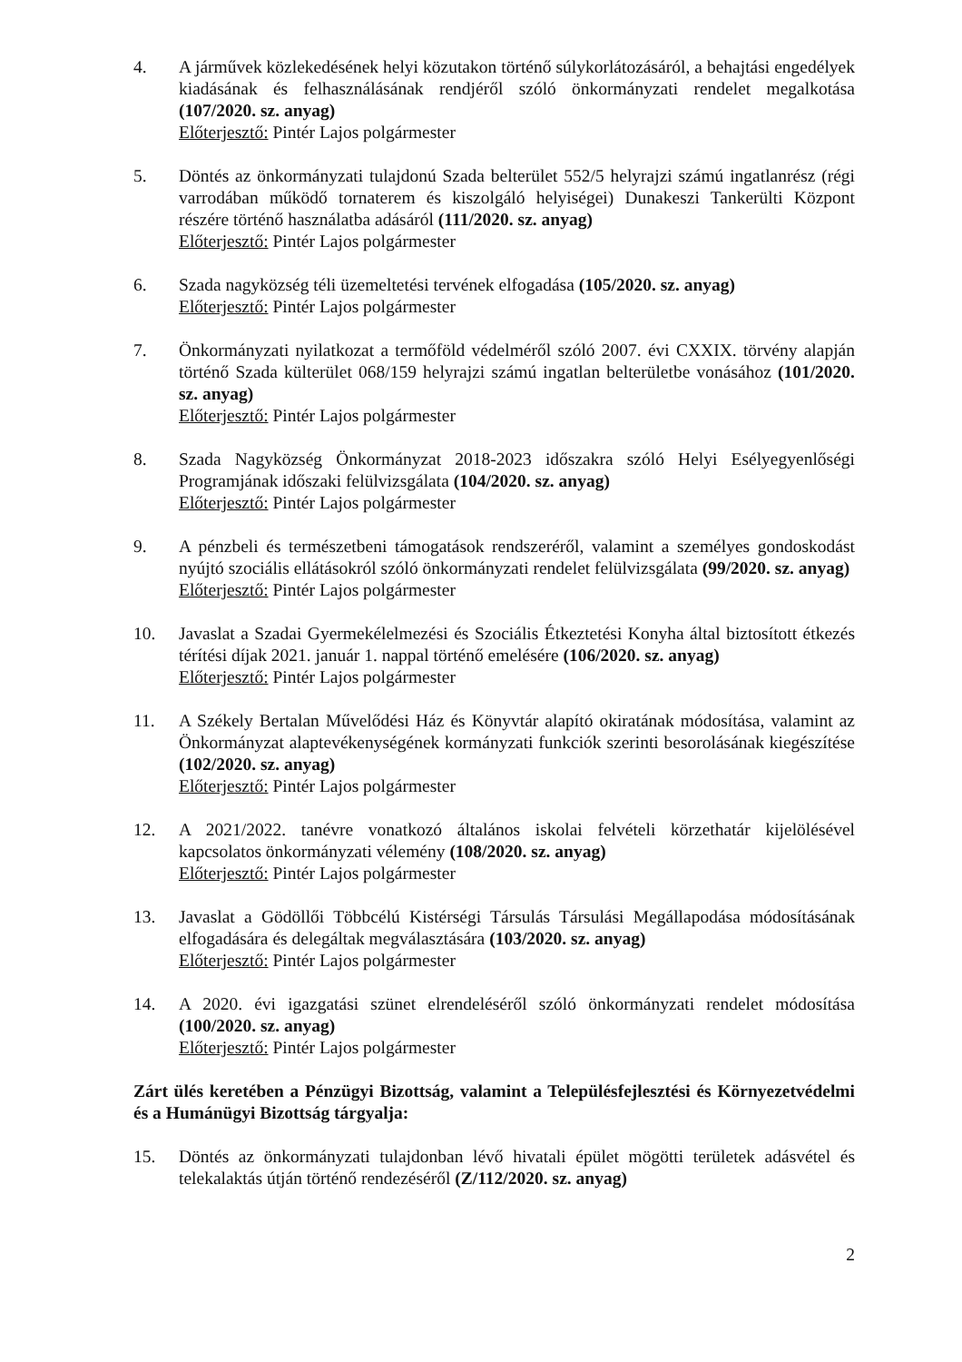4. A járművek közlekedésének helyi közutakon történő súlykorlátozásáról, a behajtási engedélyek kiadásának és felhasználásának rendjéről szóló önkormányzati rendelet megalkotása (107/2020. sz. anyag)
Előterjesztő: Pintér Lajos polgármester
5. Döntés az önkormányzati tulajdonú Szada belterület 552/5 helyrajzi számú ingatlanrész (régi varrodában működő tornaterem és kiszolgáló helyiségei) Dunakeszi Tankerülti Központ részére történő használatba adásáról (111/2020. sz. anyag)
Előterjesztő: Pintér Lajos polgármester
6. Szada nagyközség téli üzemeltetési tervének elfogadása (105/2020. sz. anyag)
Előterjesztő: Pintér Lajos polgármester
7. Önkormányzati nyilatkozat a termőföld védelméről szóló 2007. évi CXXIX. törvény alapján történő Szada külterület 068/159 helyrajzi számú ingatlan belterületbe vonásához (101/2020. sz. anyag)
Előterjesztő: Pintér Lajos polgármester
8. Szada Nagyközség Önkormányzat 2018-2023 időszakra szóló Helyi Esélyegyenlőségi Programjának időszaki felülvizsgálata (104/2020. sz. anyag)
Előterjesztő: Pintér Lajos polgármester
9. A pénzbeli és természetbeni támogatások rendszeréről, valamint a személyes gondoskodást nyújtó szociális ellátásokról szóló önkormányzati rendelet felülvizsgálata (99/2020. sz. anyag)
Előterjesztő: Pintér Lajos polgármester
10. Javaslat a Szadai Gyermekélelmezési és Szociális Étkeztetési Konyha által biztosított étkezés térítési díjak 2021. január 1. nappal történő emelésére (106/2020. sz. anyag)
Előterjesztő: Pintér Lajos polgármester
11. A Székely Bertalan Művelődési Ház és Könyvtár alapító okiratának módosítása, valamint az Önkormányzat alaptevékenységének kormányzati funkciók szerinti besorolásának kiegészítése (102/2020. sz. anyag)
Előterjesztő: Pintér Lajos polgármester
12. A 2021/2022. tanévre vonatkozó általános iskolai felvételi körzethatár kijelölésével kapcsolatos önkormányzati vélemény (108/2020. sz. anyag)
Előterjesztő: Pintér Lajos polgármester
13. Javaslat a Gödöllői Többcélú Kistérségi Társulás Társulási Megállapodása módosításának elfogadására és delegáltak megválasztására (103/2020. sz. anyag)
Előterjesztő: Pintér Lajos polgármester
14. A 2020. évi igazgatási szünet elrendeléséről szóló önkormányzati rendelet módosítása (100/2020. sz. anyag)
Előterjesztő: Pintér Lajos polgármester
Zárt ülés keretében a Pénzügyi Bizottság, valamint a Településfejlesztési és Környezetvédelmi és a Humánügyi Bizottság tárgyalja:
15. Döntés az önkormányzati tulajdonban lévő hivatali épület mögötti területek adásvétel és telekalaktás útján történő rendezéséről (Z/112/2020. sz. anyag)
2